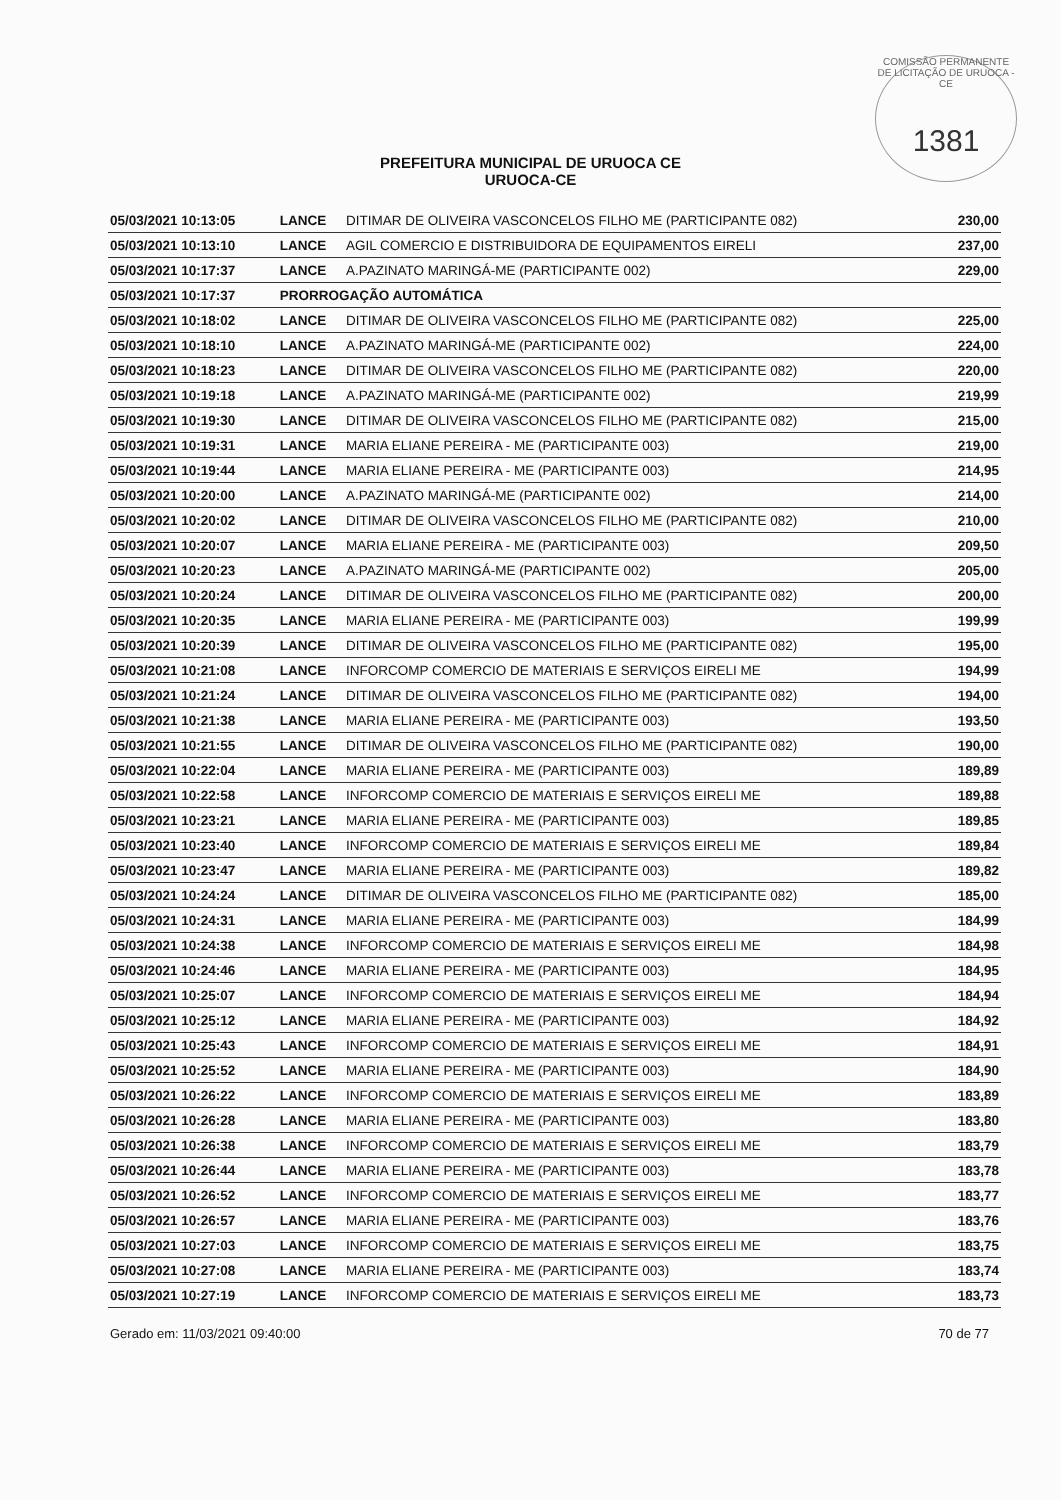COMISSÃO PERMANENTE DE LICITAÇÃO DE URUOCA - CE
1381
PREFEITURA MUNICIPAL DE URUOCA CE
URUOCA-CE
| 05/03/2021 10:13:05 | LANCE | DITIMAR DE OLIVEIRA VASCONCELOS FILHO ME (PARTICIPANTE 082) | 230,00 |
| 05/03/2021 10:13:10 | LANCE | AGIL COMERCIO E DISTRIBUIDORA DE EQUIPAMENTOS EIRELI | 237,00 |
| 05/03/2021 10:17:37 | LANCE | A.PAZINATO MARINGÁ-ME (PARTICIPANTE 002) | 229,00 |
| 05/03/2021 10:17:37 | PRORROGAÇÃO AUTOMÁTICA | | |
| 05/03/2021 10:18:02 | LANCE | DITIMAR DE OLIVEIRA VASCONCELOS FILHO ME (PARTICIPANTE 082) | 225,00 |
| 05/03/2021 10:18:10 | LANCE | A.PAZINATO MARINGÁ-ME (PARTICIPANTE 002) | 224,00 |
| 05/03/2021 10:18:23 | LANCE | DITIMAR DE OLIVEIRA VASCONCELOS FILHO ME (PARTICIPANTE 082) | 220,00 |
| 05/03/2021 10:19:18 | LANCE | A.PAZINATO MARINGÁ-ME (PARTICIPANTE 002) | 219,99 |
| 05/03/2021 10:19:30 | LANCE | DITIMAR DE OLIVEIRA VASCONCELOS FILHO ME (PARTICIPANTE 082) | 215,00 |
| 05/03/2021 10:19:31 | LANCE | MARIA ELIANE PEREIRA - ME (PARTICIPANTE 003) | 219,00 |
| 05/03/2021 10:19:44 | LANCE | MARIA ELIANE PEREIRA - ME (PARTICIPANTE 003) | 214,95 |
| 05/03/2021 10:20:00 | LANCE | A.PAZINATO MARINGÁ-ME (PARTICIPANTE 002) | 214,00 |
| 05/03/2021 10:20:02 | LANCE | DITIMAR DE OLIVEIRA VASCONCELOS FILHO ME (PARTICIPANTE 082) | 210,00 |
| 05/03/2021 10:20:07 | LANCE | MARIA ELIANE PEREIRA - ME (PARTICIPANTE 003) | 209,50 |
| 05/03/2021 10:20:23 | LANCE | A.PAZINATO MARINGÁ-ME (PARTICIPANTE 002) | 205,00 |
| 05/03/2021 10:20:24 | LANCE | DITIMAR DE OLIVEIRA VASCONCELOS FILHO ME (PARTICIPANTE 082) | 200,00 |
| 05/03/2021 10:20:35 | LANCE | MARIA ELIANE PEREIRA - ME (PARTICIPANTE 003) | 199,99 |
| 05/03/2021 10:20:39 | LANCE | DITIMAR DE OLIVEIRA VASCONCELOS FILHO ME (PARTICIPANTE 082) | 195,00 |
| 05/03/2021 10:21:08 | LANCE | INFORCOMP COMERCIO DE MATERIAIS E SERVIÇOS EIRELI ME | 194,99 |
| 05/03/2021 10:21:24 | LANCE | DITIMAR DE OLIVEIRA VASCONCELOS FILHO ME (PARTICIPANTE 082) | 194,00 |
| 05/03/2021 10:21:38 | LANCE | MARIA ELIANE PEREIRA - ME (PARTICIPANTE 003) | 193,50 |
| 05/03/2021 10:21:55 | LANCE | DITIMAR DE OLIVEIRA VASCONCELOS FILHO ME (PARTICIPANTE 082) | 190,00 |
| 05/03/2021 10:22:04 | LANCE | MARIA ELIANE PEREIRA - ME (PARTICIPANTE 003) | 189,89 |
| 05/03/2021 10:22:58 | LANCE | INFORCOMP COMERCIO DE MATERIAIS E SERVIÇOS EIRELI ME | 189,88 |
| 05/03/2021 10:23:21 | LANCE | MARIA ELIANE PEREIRA - ME (PARTICIPANTE 003) | 189,85 |
| 05/03/2021 10:23:40 | LANCE | INFORCOMP COMERCIO DE MATERIAIS E SERVIÇOS EIRELI ME | 189,84 |
| 05/03/2021 10:23:47 | LANCE | MARIA ELIANE PEREIRA - ME (PARTICIPANTE 003) | 189,82 |
| 05/03/2021 10:24:24 | LANCE | DITIMAR DE OLIVEIRA VASCONCELOS FILHO ME (PARTICIPANTE 082) | 185,00 |
| 05/03/2021 10:24:31 | LANCE | MARIA ELIANE PEREIRA - ME (PARTICIPANTE 003) | 184,99 |
| 05/03/2021 10:24:38 | LANCE | INFORCOMP COMERCIO DE MATERIAIS E SERVIÇOS EIRELI ME | 184,98 |
| 05/03/2021 10:24:46 | LANCE | MARIA ELIANE PEREIRA - ME (PARTICIPANTE 003) | 184,95 |
| 05/03/2021 10:25:07 | LANCE | INFORCOMP COMERCIO DE MATERIAIS E SERVIÇOS EIRELI ME | 184,94 |
| 05/03/2021 10:25:12 | LANCE | MARIA ELIANE PEREIRA - ME (PARTICIPANTE 003) | 184,92 |
| 05/03/2021 10:25:43 | LANCE | INFORCOMP COMERCIO DE MATERIAIS E SERVIÇOS EIRELI ME | 184,91 |
| 05/03/2021 10:25:52 | LANCE | MARIA ELIANE PEREIRA - ME (PARTICIPANTE 003) | 184,90 |
| 05/03/2021 10:26:22 | LANCE | INFORCOMP COMERCIO DE MATERIAIS E SERVIÇOS EIRELI ME | 183,89 |
| 05/03/2021 10:26:28 | LANCE | MARIA ELIANE PEREIRA - ME (PARTICIPANTE 003) | 183,80 |
| 05/03/2021 10:26:38 | LANCE | INFORCOMP COMERCIO DE MATERIAIS E SERVIÇOS EIRELI ME | 183,79 |
| 05/03/2021 10:26:44 | LANCE | MARIA ELIANE PEREIRA - ME (PARTICIPANTE 003) | 183,78 |
| 05/03/2021 10:26:52 | LANCE | INFORCOMP COMERCIO DE MATERIAIS E SERVIÇOS EIRELI ME | 183,77 |
| 05/03/2021 10:26:57 | LANCE | MARIA ELIANE PEREIRA - ME (PARTICIPANTE 003) | 183,76 |
| 05/03/2021 10:27:03 | LANCE | INFORCOMP COMERCIO DE MATERIAIS E SERVIÇOS EIRELI ME | 183,75 |
| 05/03/2021 10:27:08 | LANCE | MARIA ELIANE PEREIRA - ME (PARTICIPANTE 003) | 183,74 |
| 05/03/2021 10:27:19 | LANCE | INFORCOMP COMERCIO DE MATERIAIS E SERVIÇOS EIRELI ME | 183,73 |
Gerado em: 11/03/2021 09:40:00 70 de 77